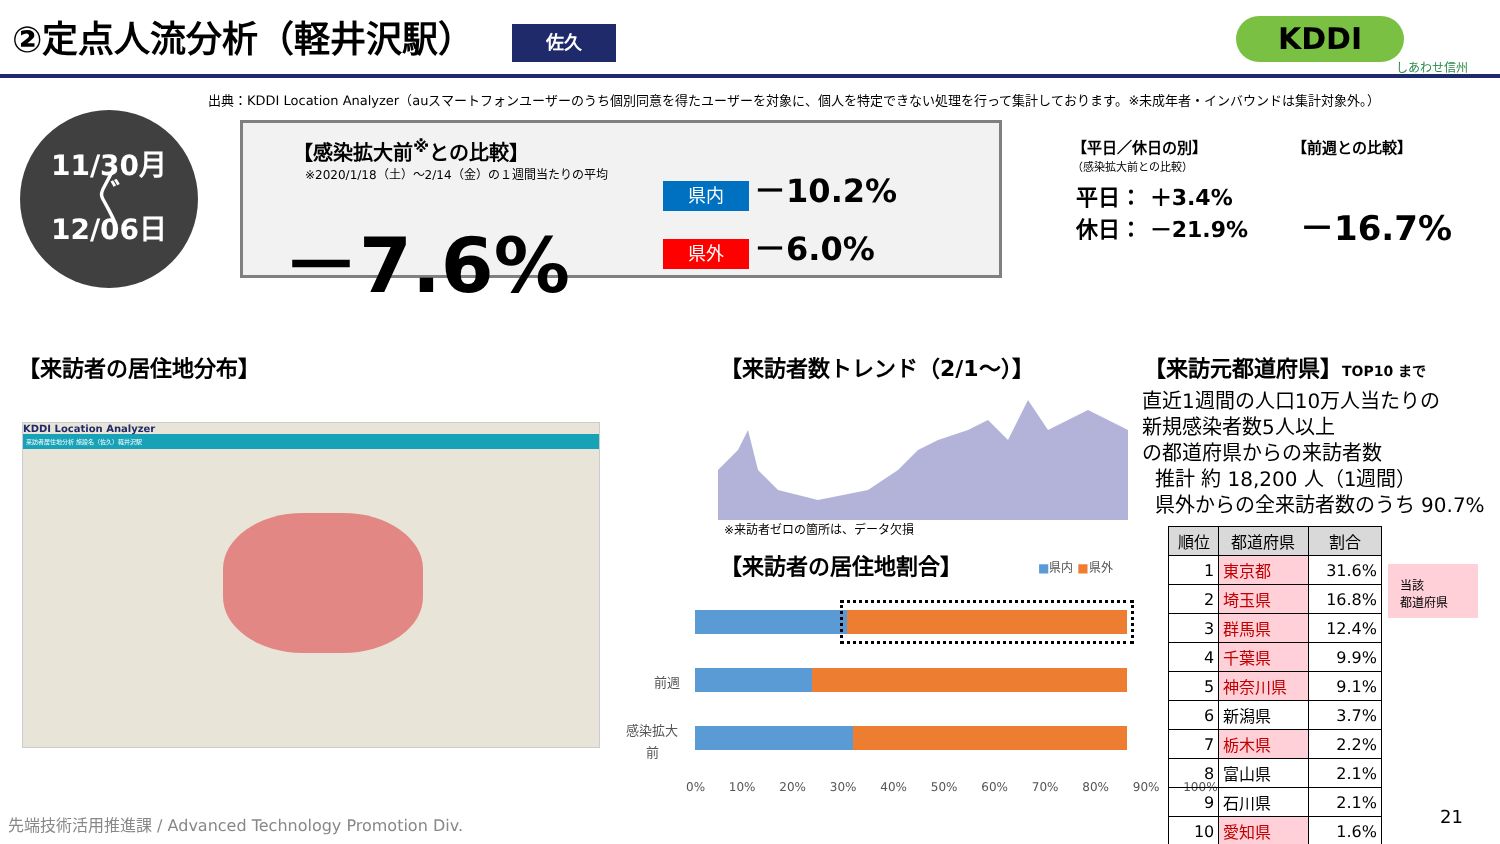②定点人流分析（軽井沢駅） 佐久 KDDI
しあわせ信州
出典：KDDI Location Analyzer（auスマートフォンユーザーのうち個別同意を得たユーザーを対象に、個人を特定できない処理を行って集計しております。※未成年者・インバウンドは集計対象外。）
11/30月
〲
12/06日
【感染拡大前<sup>※</sup>との比較】
※2020/1/18（土）～2/14（金）の１週間当たりの平均
－7.6%
県内 －10.2%
県外 －6.0%
【平日／休日の別】
（感染拡大前との比較）
平日： ＋3.4%
休日： －21.9%
【前週との比較】
－16.7%
【来訪者の居住地分布】
KDDI Location Analyzer
来訪者居住地分析 施設名（佐久）軽井沢駅
【来訪者数トレンド（2/1～）】
※来訪者ゼロの箇所は、データ欠損
【来訪者の居住地割合】 ■県内 ■県外
前週
感染拡大
前
0% 10% 20% 30% 40% 50% 60% 70% 80% 90% 100%
【来訪元都道府県】TOP10 まで
直近1週間の人口10万人当たりの
新規感染者数5人以上
の都道府県からの来訪者数
推計 約 18,200 人（1週間）
県外からの全来訪者数のうち 90.7%
| 順位 | 都道府県 | 割合 |
| --- | --- | --- |
| 1 | 東京都 | 31.6% |
| 2 | 埼玉県 | 16.8% |
| 3 | 群馬県 | 12.4% |
| 4 | 千葉県 | 9.9% |
| 5 | 神奈川県 | 9.1% |
| 6 | 新潟県 | 3.7% |
| 7 | 栃木県 | 2.2% |
| 8 | 富山県 | 2.1% |
| 9 | 石川県 | 2.1% |
| 10 | 愛知県 | 1.6% |
当該
都道府県
21
先端技術活用推進課 / Advanced Technology Promotion Div.